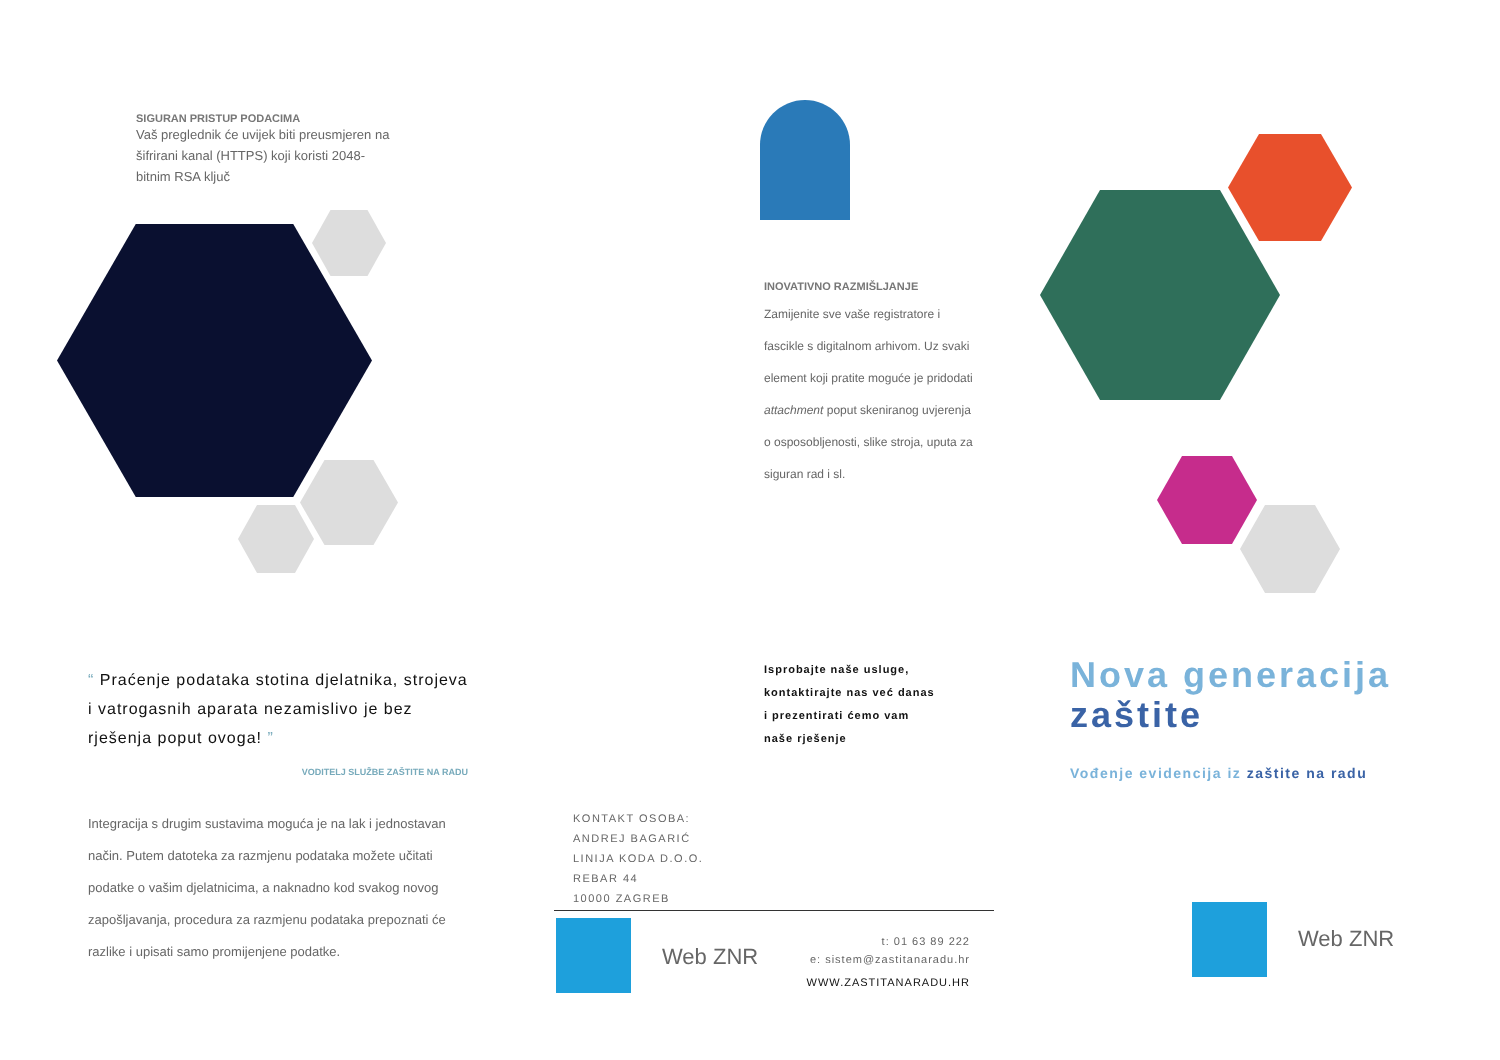SIGURAN PRISTUP PODACIMA
Vaš preglednik će uvijek biti preusmjeren na šifrirani kanal (HTTPS) koji koristi 2048-bitnim RSA ključ
“ Praćenje podataka stotina djelatnika, strojeva i vatrogasnih aparata nezamislivo je bez rješenja poput ovoga! ”
VODITELJ SLUŽBE ZAŠTITE NA RADU
Integracija s drugim sustavima moguća je na lak i jednostavan način. Putem datoteka za razmjenu podataka možete učitati podatke o vašim djelatnicima, a naknadno kod svakog novog zapošljavanja, procedura za razmjenu podataka prepoznati će razlike i upisati samo promijenjene podatke.
INOVATIVNO RAZMIŠLJANJE
Zamijenite sve vaše registratore i fascikle s digitalnom arhivom. Uz svaki element koji pratite moguće je pridodati attachment poput skeniranog uvjerenja o osposobljenosti, slike stroja, uputa za siguran rad i sl.
Isprobajte naše usluge,
kontaktirajte nas već danas
i prezentirati ćemo vam
naše rješenje
KONTAKT OSOBA:
ANDREJ BAGARIĆ
LINIJA KODA D.O.O.
REBAR 44
10000 ZAGREB
Web ZNR
t: 01 63 89 222
e: sistem@zastitanaradu.hr
WWW.ZASTITANARADU.HR
Nova generacija
zaštite
Vođenje evidencija iz zaštite na radu
Web ZNR